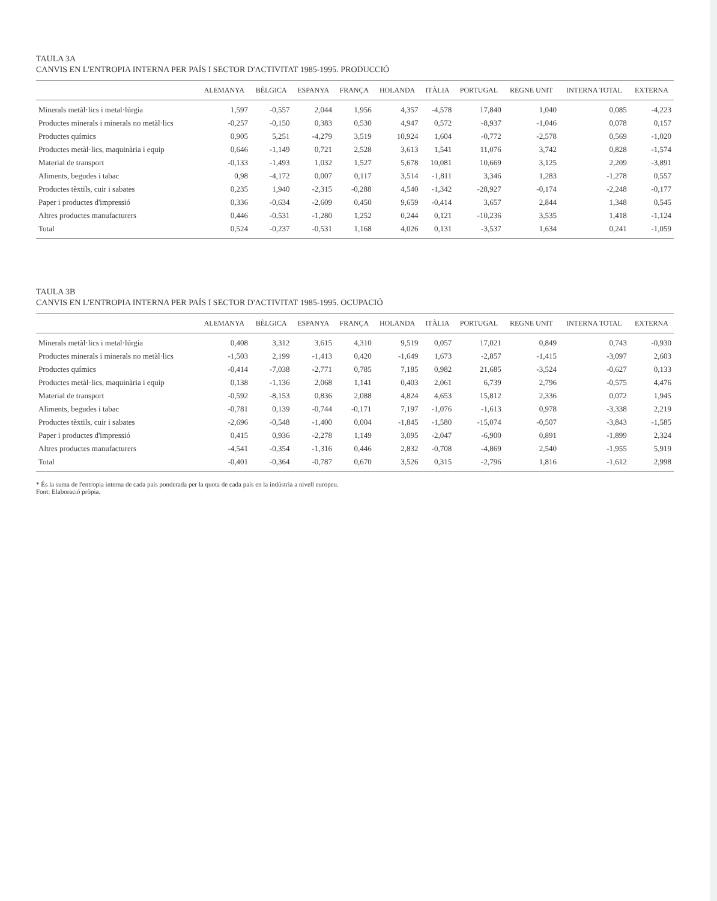TAULA 3A
CANVIS EN L'ENTROPIA INTERNA PER PAÍS I SECTOR D'ACTIVITAT 1985-1995. PRODUCCIÓ
| | ALEMANYA | BÈLGICA | ESPANYA | FRANÇA | HOLANDA | ITÀLIA | PORTUGAL | REGNE UNIT | INTERNA TOTAL | EXTERNA |
| --- | --- | --- | --- | --- | --- | --- | --- | --- | --- | --- |
| Minerals metàl·lics i metal·lúrgia | 1,597 | -0,557 | 2,044 | 1,956 | 4,357 | -4,578 | 17,840 | 1,040 | 0,085 | -4,223 |
| Productes minerals i minerals no metàl·lics | -0,257 | -0,150 | 0,383 | 0,530 | 4,947 | 0,572 | -8,937 | -1,046 | 0,078 | 0,157 |
| Productes químics | 0,905 | 5,251 | -4,279 | 3,519 | 10,924 | 1,604 | -0,772 | -2,578 | 0,569 | -1,020 |
| Productes metàl·lics, maquinària i equip | 0,646 | -1,149 | 0,721 | 2,528 | 3,613 | 1,541 | 11,076 | 3,742 | 0,828 | -1,574 |
| Material de transport | -0,133 | -1,493 | 1,032 | 1,527 | 5,678 | 10,081 | 10,669 | 3,125 | 2,209 | -3,891 |
| Aliments, begudes i tabac | 0,98 | -4,172 | 0,007 | 0,117 | 3,514 | -1,811 | 3,346 | 1,283 | -1,278 | 0,557 |
| Productes tèxtils, cuir i sabates | 0,235 | 1,940 | -2,315 | -0,288 | 4,540 | -1,342 | -28,927 | -0,174 | -2,248 | -0,177 |
| Paper i productes d'impressió | 0,336 | -0,634 | -2,609 | 0,450 | 9,659 | -0,414 | 3,657 | 2,844 | 1,348 | 0,545 |
| Altres productes manufacturers | 0,446 | -0,531 | -1,280 | 1,252 | 0,244 | 0,121 | -10,236 | 3,535 | 1,418 | -1,124 |
| Total | 0,524 | -0,237 | -0,531 | 1,168 | 4,026 | 0,131 | -3,537 | 1,634 | 0,241 | -1,059 |
TAULA 3B
CANVIS EN L'ENTROPIA INTERNA PER PAÍS I SECTOR D'ACTIVITAT 1985-1995. OCUPACIÓ
| | ALEMANYA | BÈLGICA | ESPANYA | FRANÇA | HOLANDA | ITÀLIA | PORTUGAL | REGNE UNIT | INTERNA TOTAL | EXTERNA |
| --- | --- | --- | --- | --- | --- | --- | --- | --- | --- | --- |
| Minerals metàl·lics i metal·lúrgia | 0,408 | 3,312 | 3,615 | 4,310 | 9,519 | 0,057 | 17,021 | 0,849 | 0,743 | -0,930 |
| Productes minerals i minerals no metàl·lics | -1,503 | 2,199 | -1,413 | 0,420 | -1,649 | 1,673 | -2,857 | -1,415 | -3,097 | 2,603 |
| Productes químics | -0,414 | -7,038 | -2,771 | 0,785 | 7,185 | 0,982 | 21,685 | -3,524 | -0,627 | 0,133 |
| Productes metàl·lics, maquinària i equip | 0,138 | -1,136 | 2,068 | 1,141 | 0,403 | 2,061 | 6,739 | 2,796 | -0,575 | 4,476 |
| Material de transport | -0,592 | -8,153 | 0,836 | 2,088 | 4,824 | 4,653 | 15,812 | 2,336 | 0,072 | 1,945 |
| Aliments, begudes i tabac | -0,781 | 0,139 | -0,744 | -0,171 | 7,197 | -1,076 | -1,613 | 0,978 | -3,338 | 2,219 |
| Productes tèxtils, cuir i sabates | -2,696 | -0,548 | -1,400 | 0,004 | -1,845 | -1,580 | -15,074 | -0,507 | -3,843 | -1,585 |
| Paper i productes d'impressió | 0,415 | 0,936 | -2,278 | 1,149 | 3,095 | -2,047 | -6,900 | 0,891 | -1,899 | 2,324 |
| Altres productes manufacturers | -4,541 | -0,354 | -1,316 | 0,446 | 2,832 | -0,708 | -4,869 | 2,540 | -1,955 | 5,919 |
| Total | -0,401 | -0,364 | -0,787 | 0,670 | 3,526 | 0,315 | -2,796 | 1,816 | -1,612 | 2,998 |
* És la suma de l'entropia interna de cada país ponderada per la quota de cada país en la indústria a nivell europeu.
Font: Elaboració pròpia.